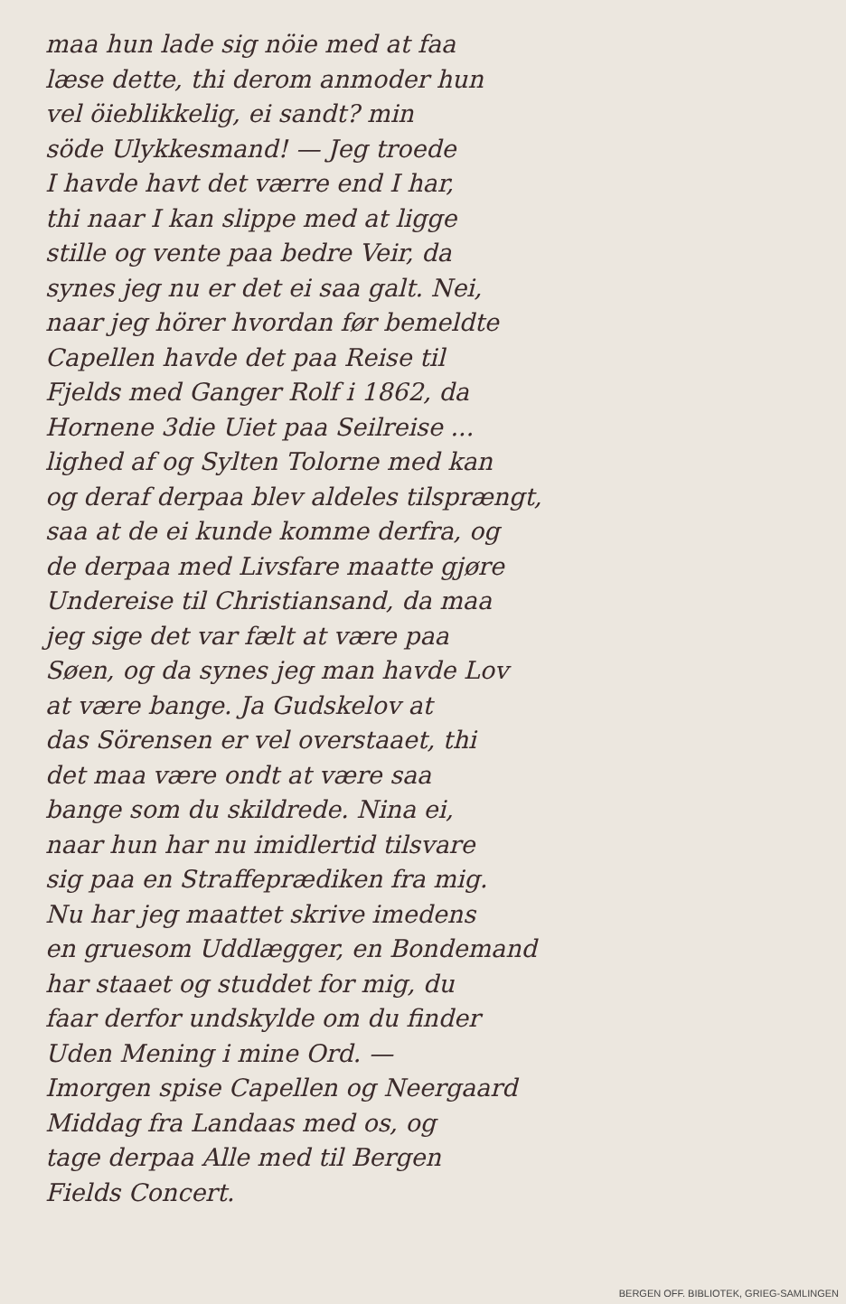maa hun lade sig nöie med at faa
læse dette, thi derom anmoder hun
vel öieblikkelig, ei sandt? min
söde Ulykkesmand! — Jeg troede
I havde havt det værre end I har,
thi naar I kan slippe med at ligge
stille og vente paa bedre Veir, da
synes jeg nu er det ei saa galt. Nei,
naar jeg hörer hvordan før bemeldte
Capellen havde det paa Reise til
Fjelds med Ganger Rolf i 1862, da
Hornene 3die Uiet paa Seilreise ...
lighed af og Sylten Tolorne med kan
og deraf derpaa blev aldeles tilsprængt,
saa at de ei kunde komme derfra, og
de derpaa med Livsfare maatte gjøre
Undereise til Christiansand, da maa
jeg sige det var fælt at være paa
Søen, og da synes jeg man havde Lov
at være bange. Ja Gudskelov at
das Sörensen er vel overstaaet, thi
det maa være ondt at være saa
bange som du skildrede. Nina ei,
naar hun har nu imidlertid tilsvare
sig paa en Straffeprædiken fra mig.
Nu har jeg maattet skrive imedens
en gruesom Uddlægger, en Bondemand
har staaet og studdet for mig, du
faar derfor undskylde om du finder
Uden Mening i mine Ord. —
Imorgen spise Capellen og Neergaard
Middag fra Landaas med os, og
tage derpaa Alle med til Bergen
Fields Concert.
BERGEN OFF. BIBLIOTEK, GRIEG-SAMLINGEN